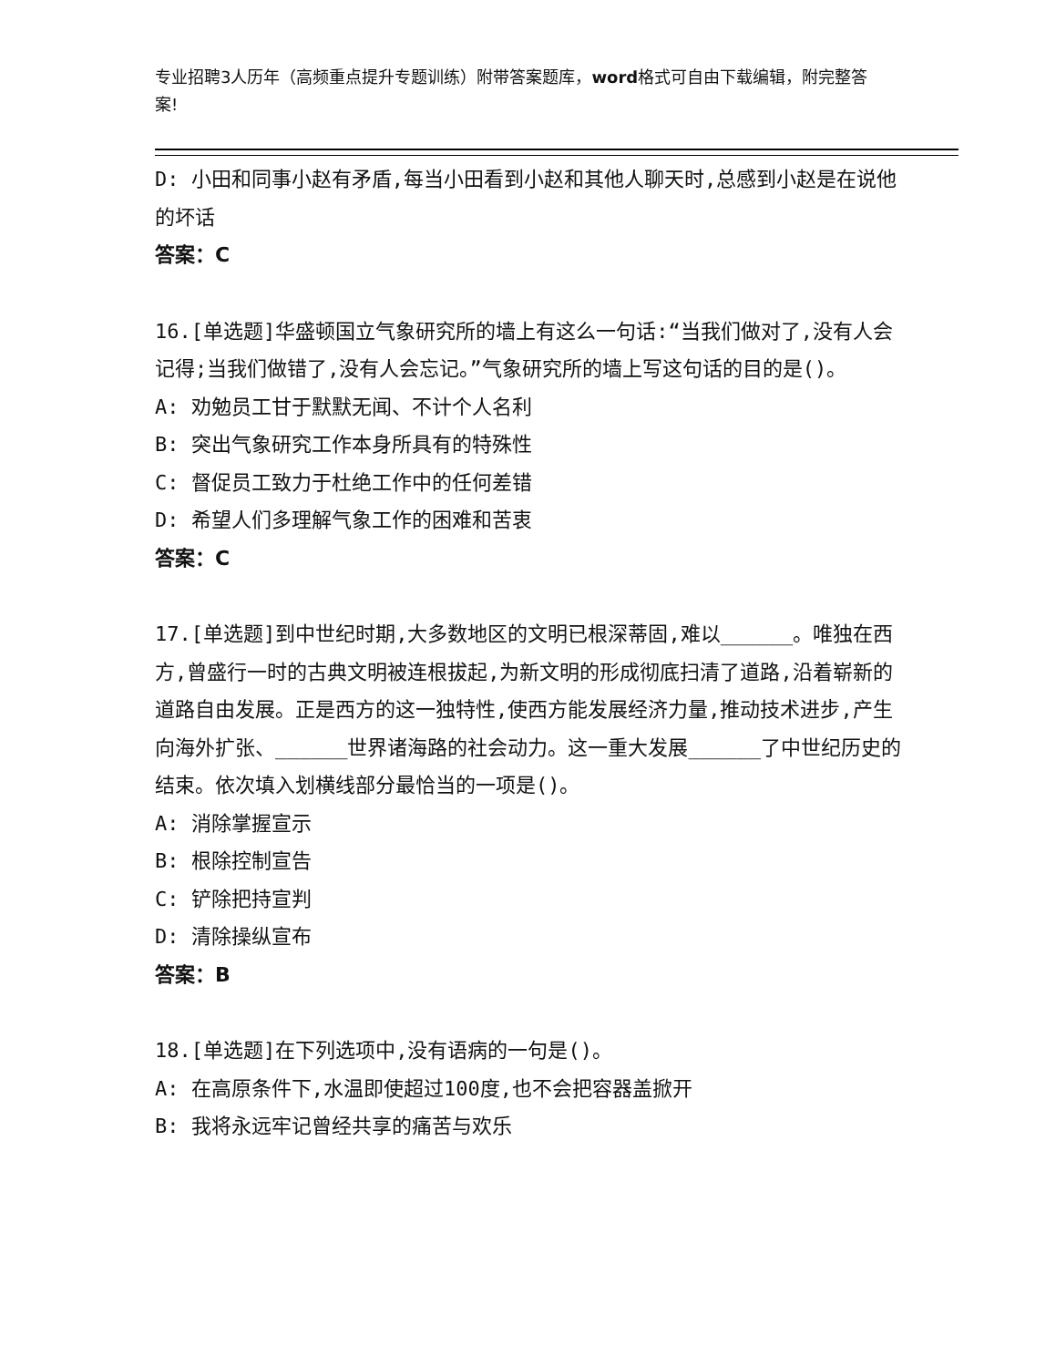专业招聘3人历年（高频重点提升专题训练）附带答案题库，word格式可自由下载编辑，附完整答案!
D: 小田和同事小赵有矛盾,每当小田看到小赵和其他人聊天时,总感到小赵是在说他的坏话
答案：C
16.[单选题]华盛顿国立气象研究所的墙上有这么一句话:“当我们做对了,没有人会记得;当我们做错了,没有人会忘记。”气象研究所的墙上写这句话的目的是()。
A: 劝勉员工甘于默默无闻、不计个人名利
B: 突出气象研究工作本身所具有的特殊性
C: 督促员工致力于杜绝工作中的任何差错
D: 希望人们多理解气象工作的困难和苦衷
答案：C
17.[单选题]到中世纪时期,大多数地区的文明已根深蒂固,难以______。唯独在西方,曾盛行一时的古典文明被连根拔起,为新文明的形成彻底扫清了道路,沿着崭新的道路自由发展。正是西方的这一独特性,使西方能发展经济力量,推动技术进步,产生向海外扩张、______世界诸海路的社会动力。这一重大发展______了中世纪历史的结束。依次填入划横线部分最恰当的一项是()。
A: 消除掌握宣示
B: 根除控制宣告
C: 铲除把持宣判
D: 清除操纵宣布
答案：B
18.[单选题]在下列选项中,没有语病的一句是()。
A: 在高原条件下,水温即使超过100度,也不会把容器盖掀开
B: 我将永远牢记曾经共享的痛苦与欢乐